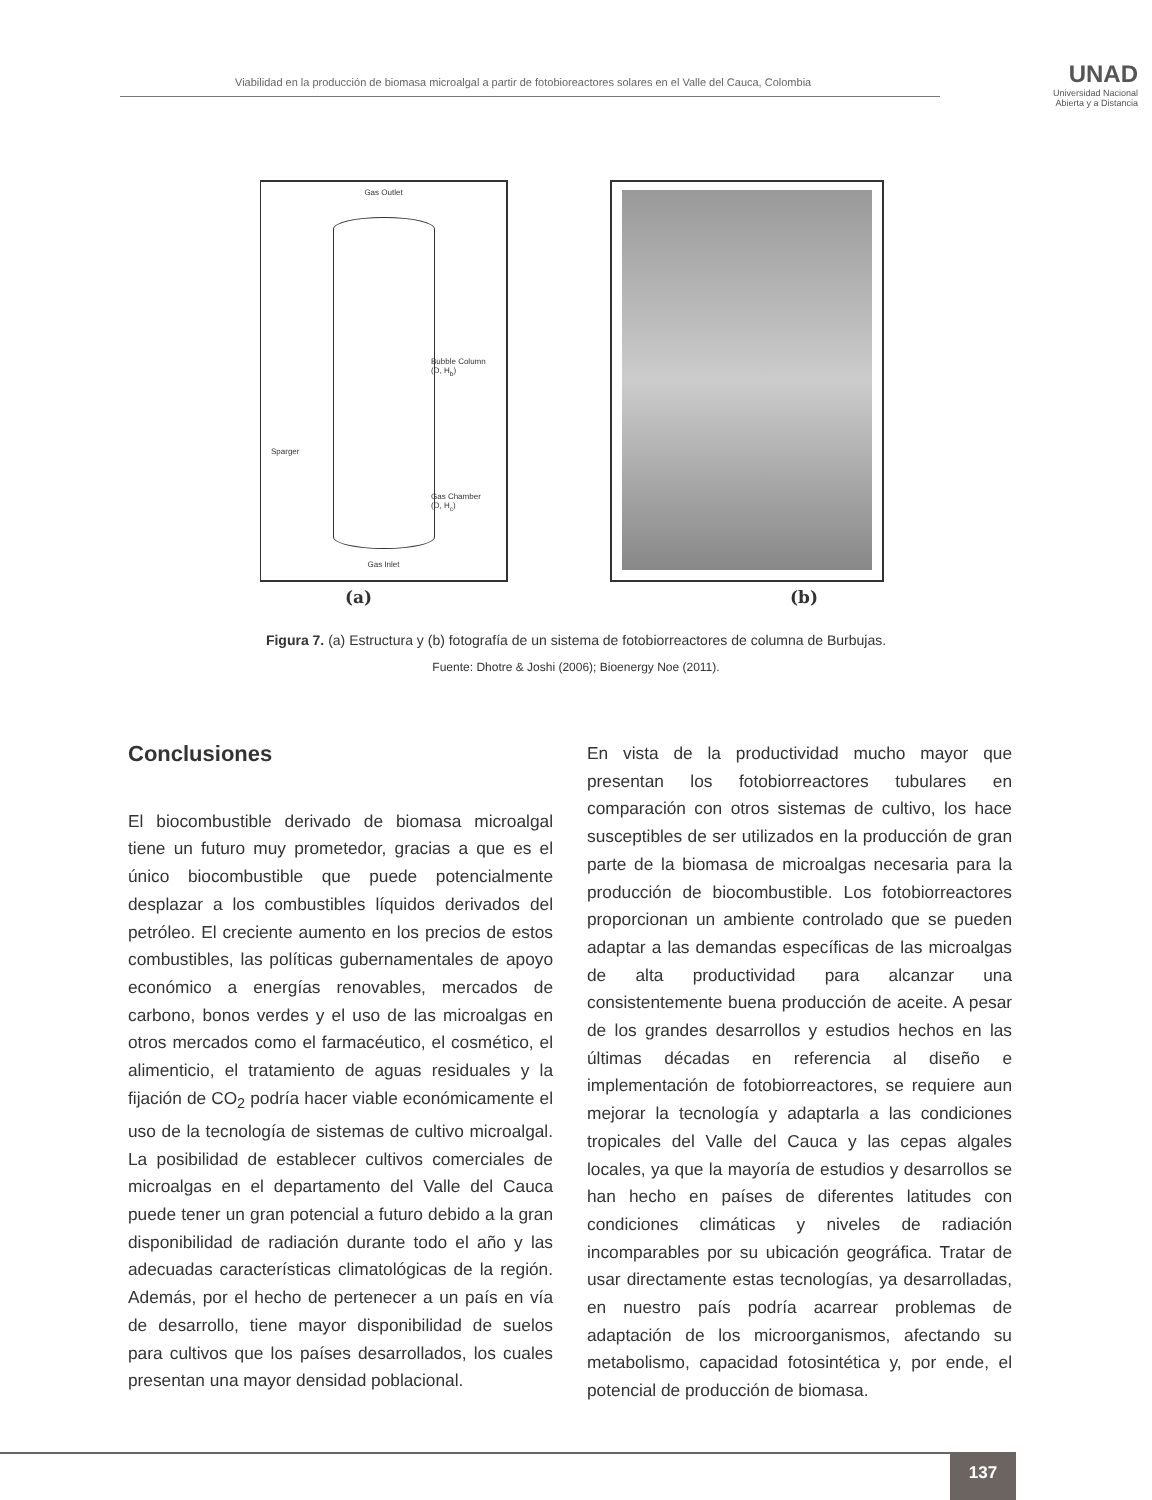Viabilidad en la producción de biomasa microalgal a partir de fotobioreactores solares en el Valle del Cauca, Colombia
UNAD
Universidad Nacional
Abierta y a Distancia
Gas Outlet
Bubble Column
(D, H<sub>b</sub>)
Sparger
Gas Chamber
(D, H<sub>c</sub>)
Gas Inlet
(a) (b)
Figura 7. (a) Estructura y (b) fotografía de un sistema de fotobiorreactores de columna de Burbujas.
Fuente: Dhotre & Joshi (2006); Bioenergy Noe (2011).
Conclusiones
El biocombustible derivado de biomasa microalgal tiene un futuro muy prometedor, gracias a que es el único biocombustible que puede potencialmente desplazar a los combustibles líquidos derivados del petróleo. El creciente aumento en los precios de estos combustibles, las políticas gubernamentales de apoyo económico a energías renovables, mercados de carbono, bonos verdes y el uso de las microalgas en otros mercados como el farmacéutico, el cosmético, el alimenticio, el tratamiento de aguas residuales y la fijación de CO<sub>2</sub> podría hacer viable económicamente el uso de la tecnología de sistemas de cultivo microalgal. La posibilidad de establecer cultivos comerciales de microalgas en el departamento del Valle del Cauca puede tener un gran potencial a futuro debido a la gran disponibilidad de radiación durante todo el año y las adecuadas características climatológicas de la región. Además, por el hecho de pertenecer a un país en vía de desarrollo, tiene mayor disponibilidad de suelos para cultivos que los países desarrollados, los cuales presentan una mayor densidad poblacional.
En vista de la productividad mucho mayor que presentan los fotobiorreactores tubulares en comparación con otros sistemas de cultivo, los hace susceptibles de ser utilizados en la producción de gran parte de la biomasa de microalgas necesaria para la producción de biocombustible. Los fotobiorreactores proporcionan un ambiente controlado que se pueden adaptar a las demandas específicas de las microalgas de alta productividad para alcanzar una consistentemente buena producción de aceite. A pesar de los grandes desarrollos y estudios hechos en las últimas décadas en referencia al diseño e implementación de fotobiorreactores, se requiere aun mejorar la tecnología y adaptarla a las condiciones tropicales del Valle del Cauca y las cepas algales locales, ya que la mayoría de estudios y desarrollos se han hecho en países de diferentes latitudes con condiciones climáticas y niveles de radiación incomparables por su ubicación geográfica. Tratar de usar directamente estas tecnologías, ya desarrolladas, en nuestro país podría acarrear problemas de adaptación de los microorganismos, afectando su metabolismo, capacidad fotosintética y, por ende, el potencial de producción de biomasa.
137